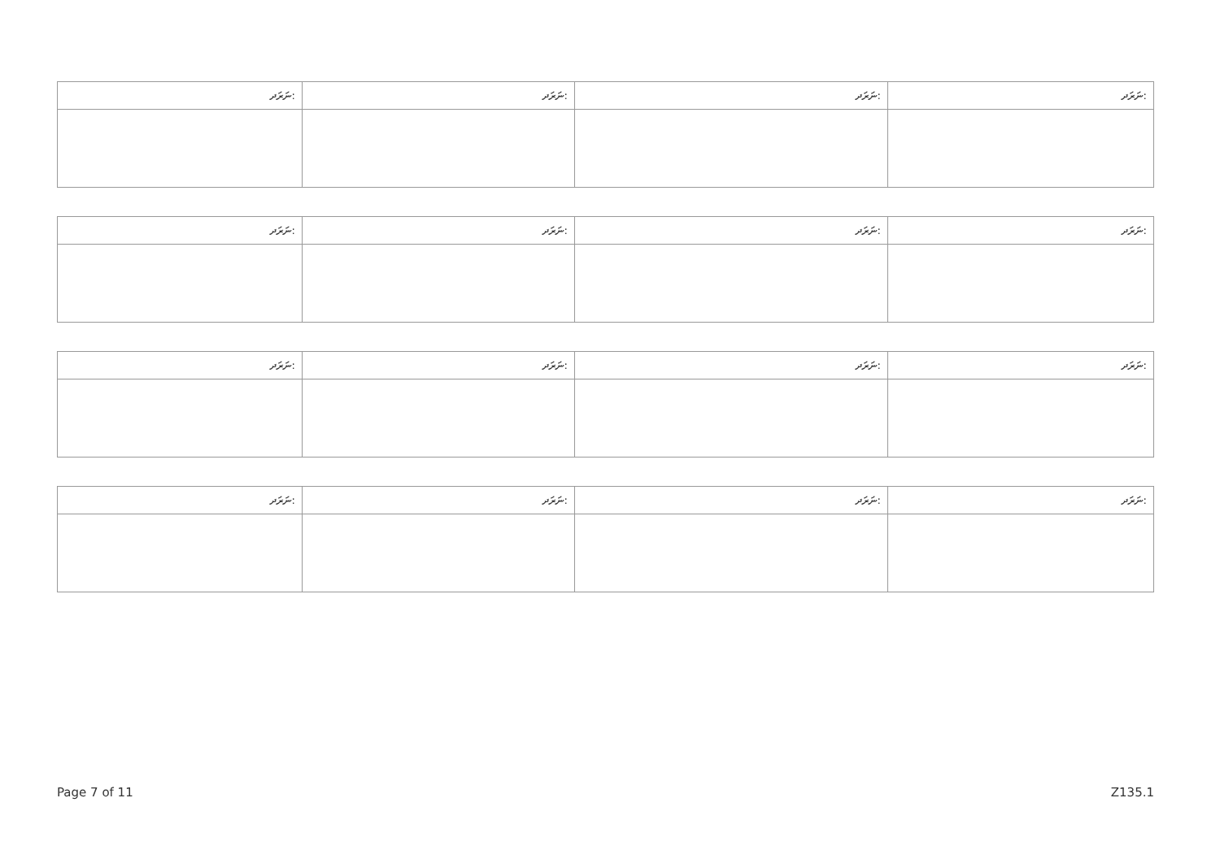| ނަރަދ: | ނަރަދ: | ނަރަދ: | ނަރަދ: |
| --- | --- | --- | --- |
| ނަރަދ: | ނަރަދ: | ނަރަދ: | ނަރަދ: |
| --- | --- | --- | --- |
| ނަރަދ: | ނަރަދ: | ނަރަދ: | ނަރަދ: |
| --- | --- | --- | --- |
| ނަރަދ: | ނަރަދ: | ނަރަދ: | ނަރަދ: |
| --- | --- | --- | --- |
Page 7 of 11 Z135.1